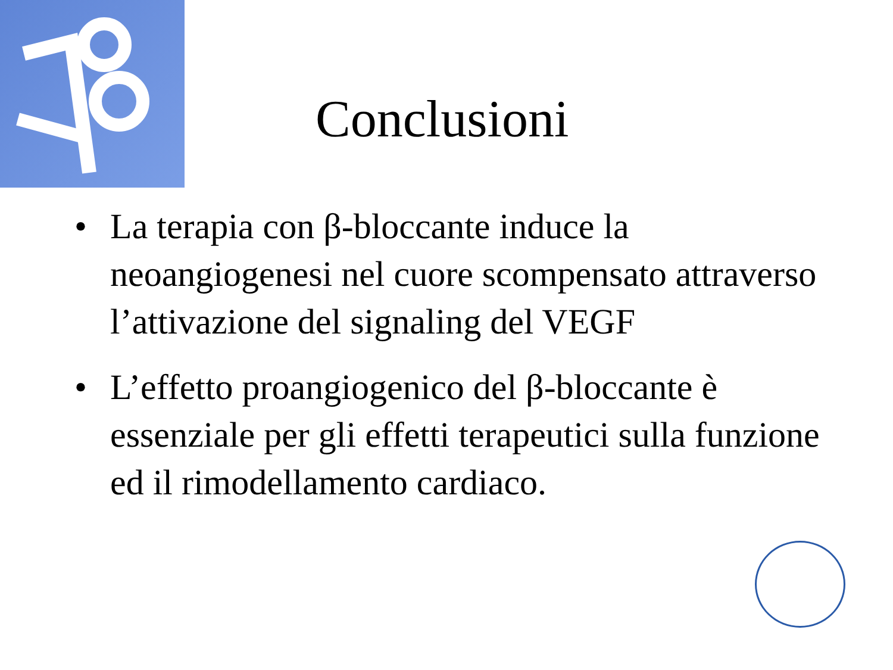Conclusioni
• La terapia con β-bloccante induce la neoangiogenesi nel cuore scompensato attraverso l’attivazione del signaling del VEGF
• L’effetto proangiogenico del β-bloccante è essenziale per gli effetti terapeutici sulla funzione ed il rimodellamento cardiaco.